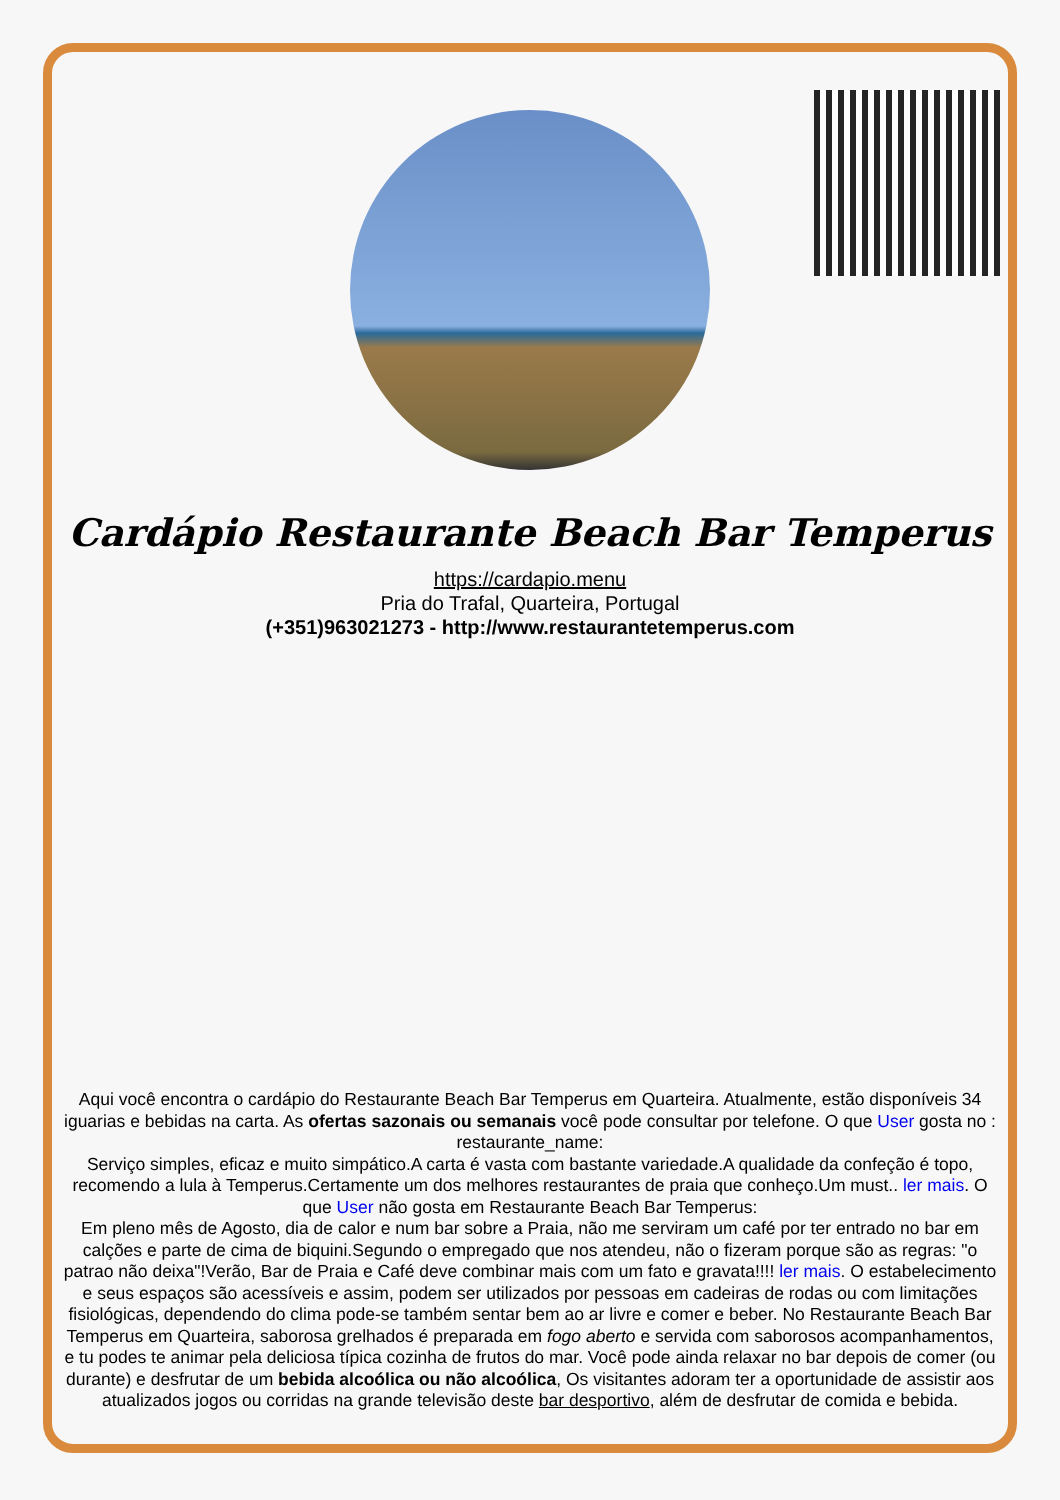Cardápio Restaurante Beach Bar Temperus
https://cardapio.menu
Pria do Trafal, Quarteira, Portugal
(+351)963021273 - http://www.restaurantetemperus.com
Aqui você encontra o cardápio do Restaurante Beach Bar Temperus em Quarteira. Atualmente, estão disponíveis 34 iguarias e bebidas na carta. As ofertas sazonais ou semanais você pode consultar por telefone. O que User gosta no : restaurante_name:
Serviço simples, eficaz e muito simpático.A carta é vasta com bastante variedade.A qualidade da confeção é topo, recomendo a lula à Temperus.Certamente um dos melhores restaurantes de praia que conheço.Um must.. ler mais. O que User não gosta em Restaurante Beach Bar Temperus:
Em pleno mês de Agosto, dia de calor e num bar sobre a Praia, não me serviram um café por ter entrado no bar em calções e parte de cima de biquini.Segundo o empregado que nos atendeu, não o fizeram porque são as regras: "o patrao não deixa"!Verão, Bar de Praia e Café deve combinar mais com um fato e gravata!!!! ler mais. O estabelecimento e seus espaços são acessíveis e assim, podem ser utilizados por pessoas em cadeiras de rodas ou com limitações fisiológicas, dependendo do clima pode-se também sentar bem ao ar livre e comer e beber. No Restaurante Beach Bar Temperus em Quarteira, saborosa grelhados é preparada em fogo aberto e servida com saborosos acompanhamentos, e tu podes te animar pela deliciosa típica cozinha de frutos do mar. Você pode ainda relaxar no bar depois de comer (ou durante) e desfrutar de um bebida alcoólica ou não alcoólica, Os visitantes adoram ter a oportunidade de assistir aos atualizados jogos ou corridas na grande televisão deste bar desportivo, além de desfrutar de comida e bebida.